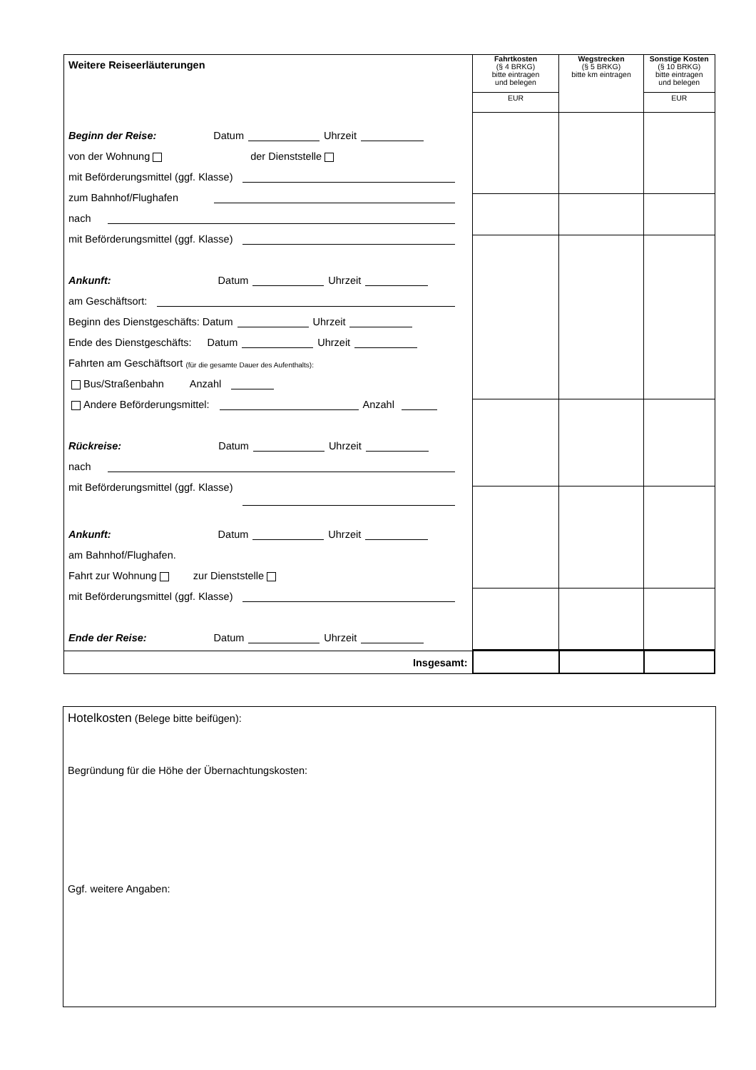| Weitere Reiseerläuterungen Beginn der Reise: Datum Uhrzeit von der Wohnung der Dienststelle mit Beförderungsmittel (ggf. Klasse) zum Bahnhof/Flughafen nach mit Beförderungsmittel (ggf. Klasse) Ankunft: Datum Uhrzeit am Geschäftsort: Beginn des Dienstgeschäfts: Datum Uhrzeit Ende des Dienstgeschäfts: Datum Uhrzeit Fahrten am Geschäftsort (für die gesamte Dauer des Aufenthalts): Bus/Straßenbahn Anzahl Andere Beförderungsmittel: Anzahl Rückreise: Datum Uhrzeit nach mit Beförderungsmittel (ggf. Klasse) Ankunft: Datum Uhrzeit am Bahnhof/Flughafen. Fahrt zur Wohnung zur Dienststelle mit Beförderungsmittel (ggf. Klasse) Ende der Reise: Datum Uhrzeit | Fahrtkosten (§ 4 BRKG) bitte eintragen und belegen EUR | Wegstrecken (§ 5 BRKG) bitte km eintragen | Sonstige Kosten (§ 10 BRKG) bitte eintragen und belegen EUR |
| --- | --- | --- | --- |
| Insgesamt: | | | |
Hotelkosten (Belege bitte beifügen):
Begründung für die Höhe der Übernachtungskosten:
Ggf. weitere Angaben: